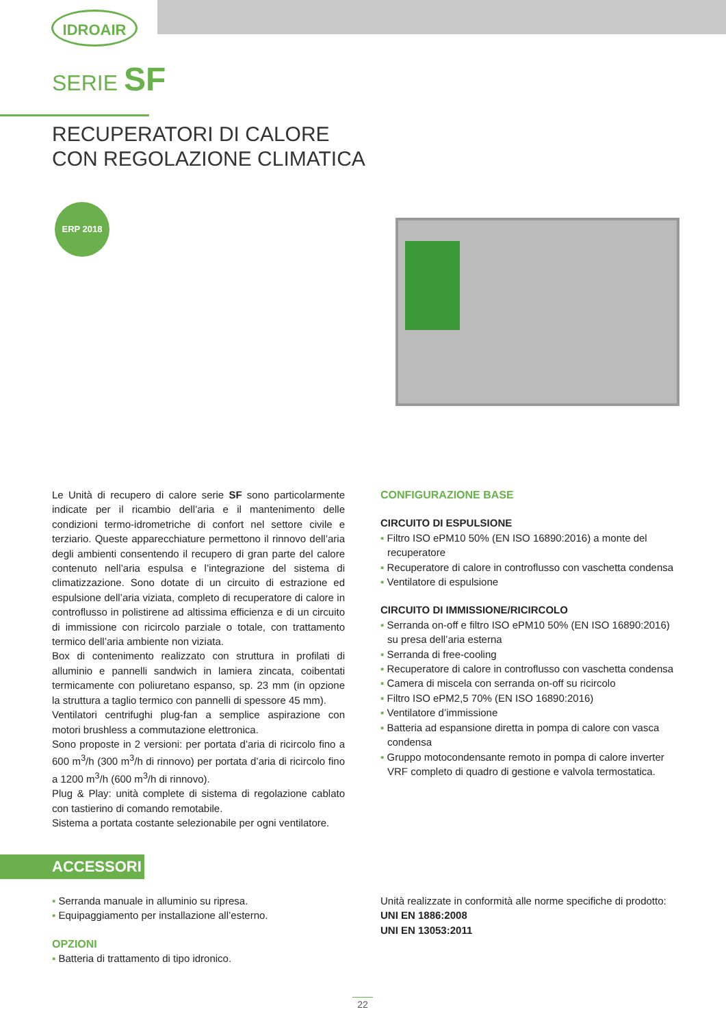IDROAIR
SERIE SF
RECUPERATORI DI CALORE
CON REGOLAZIONE CLIMATICA
ERP 2018
Le Unità di recupero di calore serie SF sono particolarmente indicate per il ricambio dell’aria e il mantenimento delle condizioni termo-idrometriche di confort nel settore civile e terziario. Queste apparecchiature permettono il rinnovo dell’aria degli ambienti consentendo il recupero di gran parte del calore contenuto nell’aria espulsa e l’integrazione del sistema di climatizzazione. Sono dotate di un circuito di estrazione ed espulsione dell’aria viziata, completo di recuperatore di calore in controflusso in polistirene ad altissima efficienza e di un circuito di immissione con ricircolo parziale o totale, con trattamento termico dell’aria ambiente non viziata.
Box di contenimento realizzato con struttura in profilati di alluminio e pannelli sandwich in lamiera zincata, coibentati termicamente con poliuretano espanso, sp. 23 mm (in opzione la struttura a taglio termico con pannelli di spessore 45 mm).
Ventilatori centrifughi plug-fan a semplice aspirazione con motori brushless a commutazione elettronica.
Sono proposte in 2 versioni: per portata d’aria di ricircolo fino a 600 m<sup>3</sup>/h (300 m<sup>3</sup>/h di rinnovo) per portata d’aria di ricircolo fino a 1200 m<sup>3</sup>/h (600 m<sup>3</sup>/h di rinnovo).
Plug & Play: unità complete di sistema di regolazione cablato con tastierino di comando remotabile.
Sistema a portata costante selezionabile per ogni ventilatore.
CONFIGURAZIONE BASE
CIRCUITO DI ESPULSIONE
▪ Filtro ISO ePM10 50% (EN ISO 16890:2016) a monte del recuperatore
▪ Recuperatore di calore in controflusso con vaschetta condensa
▪ Ventilatore di espulsione
CIRCUITO DI IMMISSIONE/RICIRCOLO
▪ Serranda on-off e filtro ISO ePM10 50% (EN ISO 16890:2016) su presa dell’aria esterna
▪ Serranda di free-cooling
▪ Recuperatore di calore in controflusso con vaschetta condensa
▪ Camera di miscela con serranda on-off su ricircolo
▪ Filtro ISO ePM2,5 70% (EN ISO 16890:2016)
▪ Ventilatore d’immissione
▪ Batteria ad espansione diretta in pompa di calore con vasca condensa
▪ Gruppo motocondensante remoto in pompa di calore inverter VRF completo di quadro di gestione e valvola termostatica.
ACCESSORI
▪ Serranda manuale in alluminio su ripresa.
▪ Equipaggiamento per installazione all’esterno.
OPZIONI
▪ Batteria di trattamento di tipo idronico.
Unità realizzate in conformità alle norme specifiche di prodotto:
UNI EN 1886:2008
UNI EN 13053:2011
22